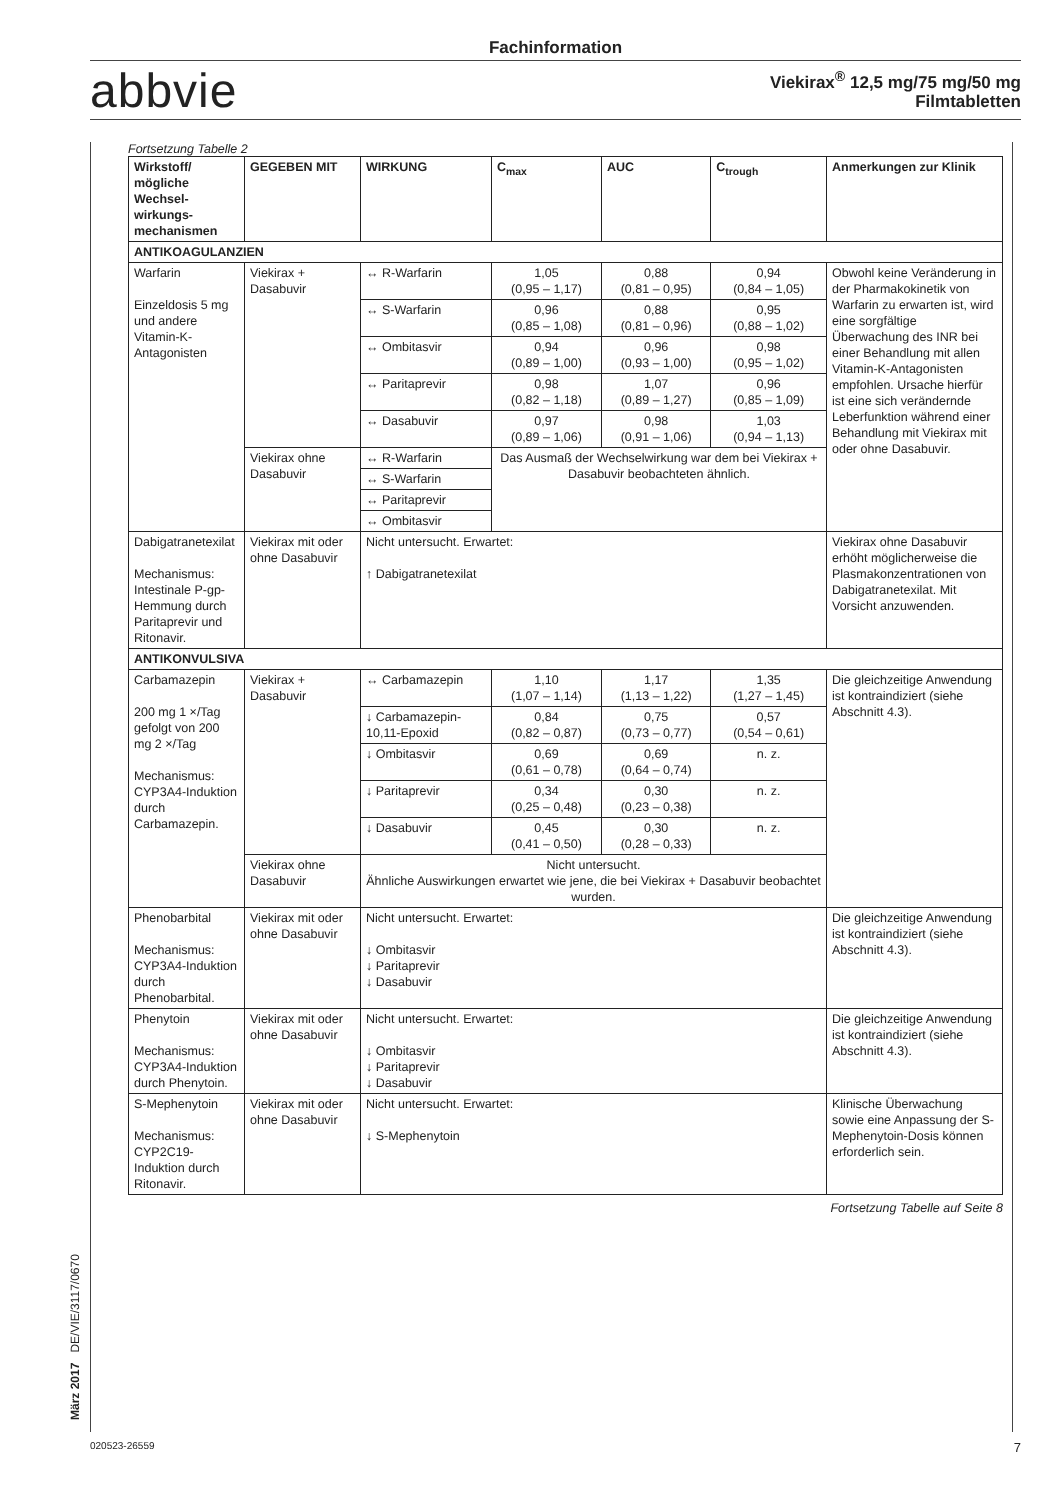Fachinformation
abbvie
Viekirax<sup>®</sup> 12,5 mg/75 mg/50 mg
Filmtabletten
Fortsetzung Tabelle 2
| Wirkstoff/ mögliche Wechsel-wirkungs-mechanismen | GEGEBEN MIT | WIRKUNG | C<sub>max</sub> | AUC | C<sub>trough</sub> | Anmerkungen zur Klinik |
| --- | --- | --- | --- | --- | --- | --- |
| ANTIKOAGULANZIEN | | | | | | |
| Warfarin Einzeldosis 5 mg und andere Vitamin-K-Antagonisten | Viekirax + Dasabuvir | ↔ R-Warfarin | 1,05 (0,95 – 1,17) | 0,88 (0,81 – 0,95) | 0,94 (0,84 – 1,05) | Obwohl keine Veränderung in der Pharmakokinetik von Warfarin zu erwarten ist, wird eine sorgfältige Überwachung des INR bei einer Behandlung mit allen Vitamin-K-Antagonisten empfohlen. Ursache hierfür ist eine sich verändernde Leberfunktion während einer Behandlung mit Viekirax mit oder ohne Dasabuvir. |
| | | ↔ S-Warfarin | 0,96 (0,85 – 1,08) | 0,88 (0,81 – 0,96) | 0,95 (0,88 – 1,02) | |
| | | ↔ Ombitasvir | 0,94 (0,89 – 1,00) | 0,96 (0,93 – 1,00) | 0,98 (0,95 – 1,02) | |
| | | ↔ Paritaprevir | 0,98 (0,82 – 1,18) | 1,07 (0,89 – 1,27) | 0,96 (0,85 – 1,09) | |
| | | ↔ Dasabuvir | 0,97 (0,89 – 1,06) | 0,98 (0,91 – 1,06) | 1,03 (0,94 – 1,13) | |
| | Viekirax ohne Dasabuvir | ↔ R-Warfarin | Das Ausmaß der Wechselwirkung war dem bei Viekirax + Dasabuvir beobachteten ähnlich. | | | |
| | | ↔ S-Warfarin | | | | |
| | | ↔ Paritaprevir | | | | |
| | | ↔ Ombitasvir | | | | |
| Dabigatranetexilat Mechanismus: Intestinale P-gp-Hemmung durch Paritaprevir und Ritonavir. | Viekirax mit oder ohne Dasabuvir | Nicht untersucht. Erwartet: ↑ Dabigatranetexilat | | | | Viekirax ohne Dasabuvir erhöht möglicherweise die Plasmakonzentrationen von Dabigatranetexilat. Mit Vorsicht anzuwenden. |
| ANTIKONVULSIVA | | | | | | |
| Carbamazepin 200 mg 1 ×/Tag gefolgt von 200 mg 2 ×/Tag Mechanismus: CYP3A4-Induktion durch Carbamazepin. | Viekirax + Dasabuvir | ↔ Carbamazepin | 1,10 (1,07 – 1,14) | 1,17 (1,13 – 1,22) | 1,35 (1,27 – 1,45) | Die gleichzeitige Anwendung ist kontraindiziert (siehe Abschnitt 4.3). |
| | | ↓ Carbamazepin-10,11-Epoxid | 0,84 (0,82 – 0,87) | 0,75 (0,73 – 0,77) | 0,57 (0,54 – 0,61) | |
| | | ↓ Ombitasvir | 0,69 (0,61 – 0,78) | 0,69 (0,64 – 0,74) | n. z. | |
| | | ↓ Paritaprevir | 0,34 (0,25 – 0,48) | 0,30 (0,23 – 0,38) | n. z. | |
| | | ↓ Dasabuvir | 0,45 (0,41 – 0,50) | 0,30 (0,28 – 0,33) | n. z. | |
| | Viekirax ohne Dasabuvir | Nicht untersucht. Ähnliche Auswirkungen erwartet wie jene, die bei Viekirax + Dasabuvir beobachtet wurden. | | | | |
| Phenobarbital Mechanismus: CYP3A4-Induktion durch Phenobarbital. | Viekirax mit oder ohne Dasabuvir | Nicht untersucht. Erwartet: ↓ Ombitasvir ↓ Paritaprevir ↓ Dasabuvir | | | | Die gleichzeitige Anwendung ist kontraindiziert (siehe Abschnitt 4.3). |
| Phenytoin Mechanismus: CYP3A4-Induktion durch Phenytoin. | Viekirax mit oder ohne Dasabuvir | Nicht untersucht. Erwartet: ↓ Ombitasvir ↓ Paritaprevir ↓ Dasabuvir | | | | Die gleichzeitige Anwendung ist kontraindiziert (siehe Abschnitt 4.3). |
| S-Mephenytoin Mechanismus: CYP2C19-Induktion durch Ritonavir. | Viekirax mit oder ohne Dasabuvir | Nicht untersucht. Erwartet: ↓ S-Mephenytoin | | | | Klinische Überwachung sowie eine Anpassung der S-Mephenytoin-Dosis können erforderlich sein. |
Fortsetzung Tabelle auf Seite 8
März 2017 DE/VIE/3117/0670
020523-26559 7